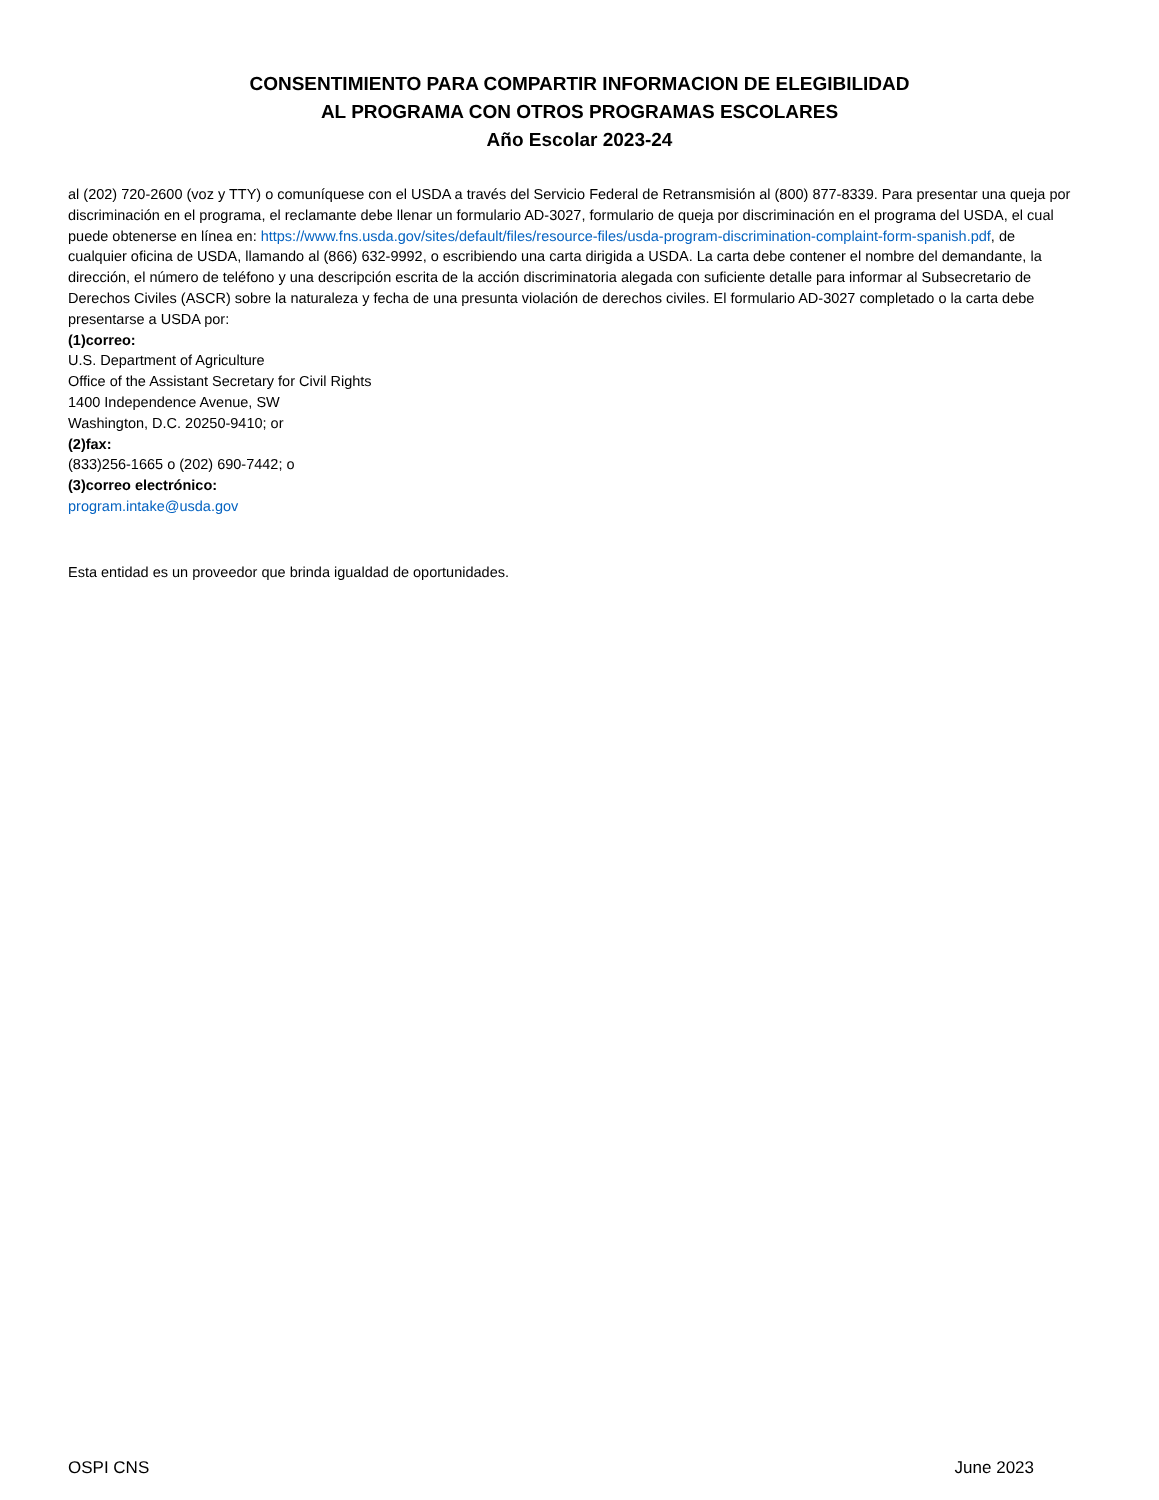CONSENTIMIENTO PARA COMPARTIR INFORMACION DE ELEGIBILIDAD
AL PROGRAMA CON OTROS PROGRAMAS ESCOLARES
Año Escolar 2023-24
al (202) 720-2600 (voz y TTY) o comuníquese con el USDA a través del Servicio Federal de Retransmisión al (800) 877-8339. Para presentar una queja por discriminación en el programa, el reclamante debe llenar un formulario AD-3027, formulario de queja por discriminación en el programa del USDA, el cual puede obtenerse en línea en: https://www.fns.usda.gov/sites/default/files/resource-files/usda-program-discrimination-complaint-form-spanish.pdf, de cualquier oficina de USDA, llamando al (866) 632-9992, o escribiendo una carta dirigida a USDA. La carta debe contener el nombre del demandante, la dirección, el número de teléfono y una descripción escrita de la acción discriminatoria alegada con suficiente detalle para informar al Subsecretario de Derechos Civiles (ASCR) sobre la naturaleza y fecha de una presunta violación de derechos civiles. El formulario AD-3027 completado o la carta debe presentarse a USDA por:
(1)correo:
U.S. Department of Agriculture
Office of the Assistant Secretary for Civil Rights
1400 Independence Avenue, SW
Washington, D.C. 20250-9410; or
(2)fax:
(833)256-1665 o (202) 690-7442; o
(3)correo electrónico:
program.intake@usda.gov
Esta entidad es un proveedor que brinda igualdad de oportunidades.
OSPI CNS June 2023